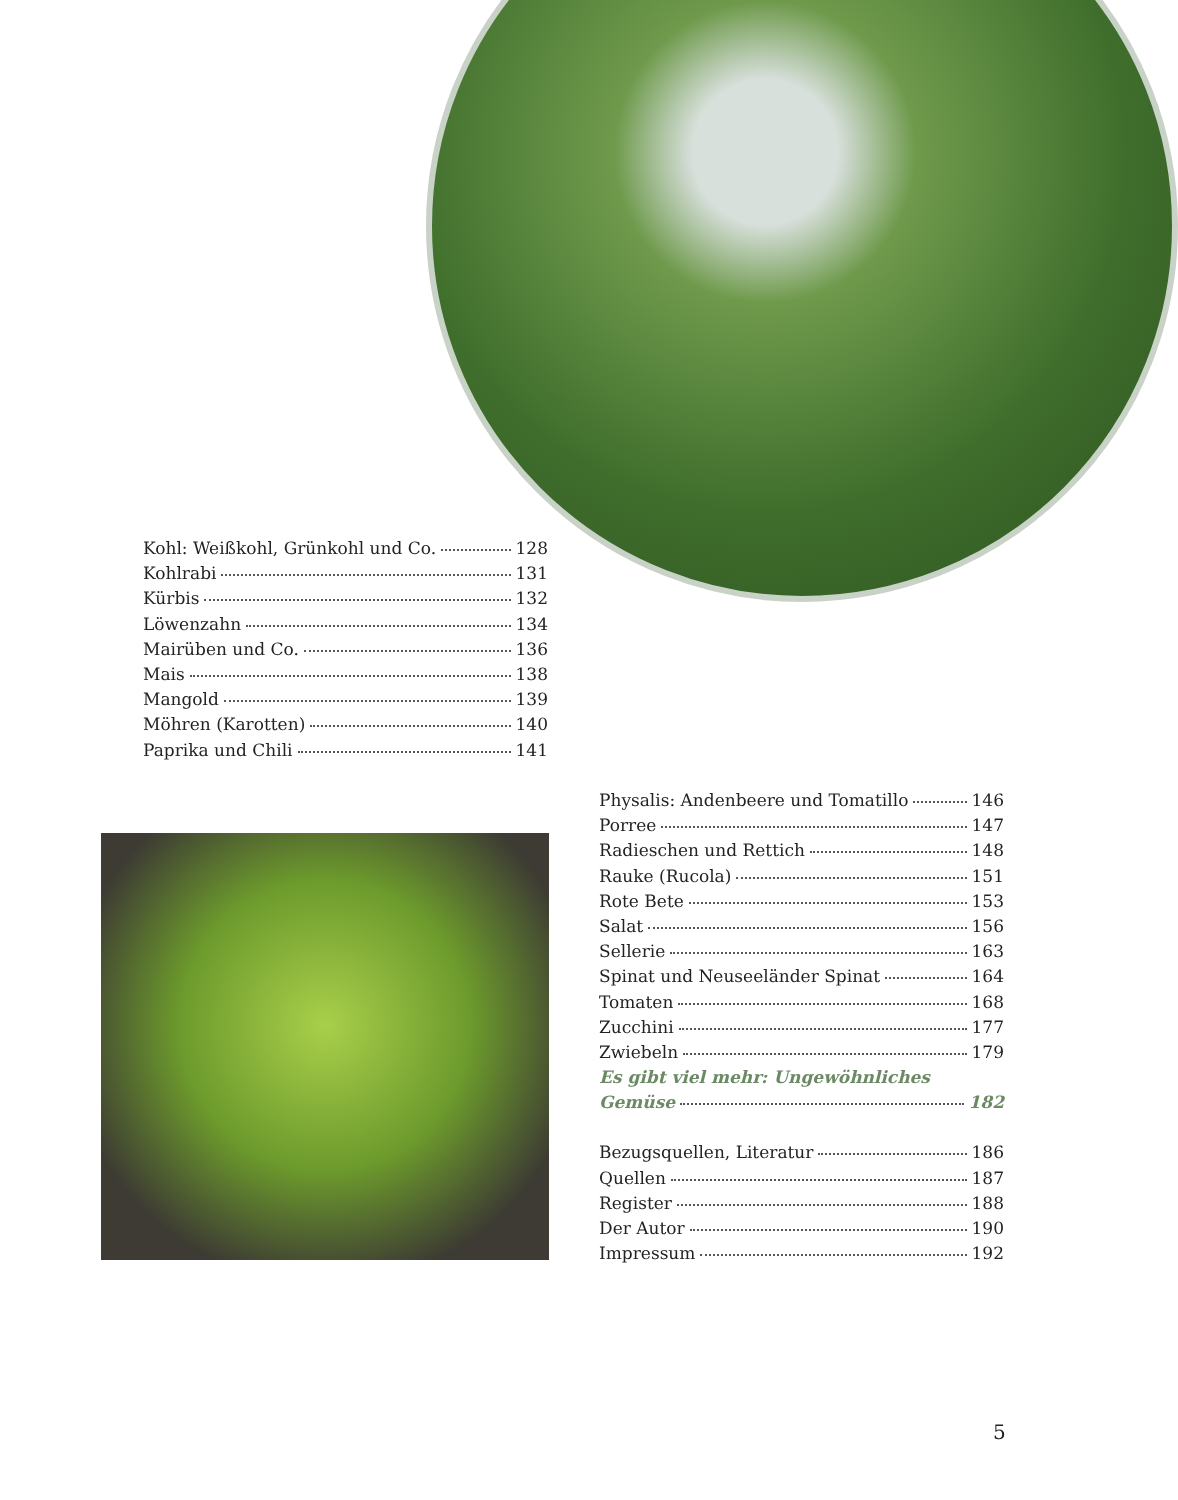Kohl: Weißkohl, Grünkohl und Co. 128
Kohlrabi 131
Kürbis 132
Löwenzahn 134
Mairüben und Co. 136
Mais 138
Mangold 139
Möhren (Karotten) 140
Paprika und Chili 141
Physalis: Andenbeere und Tomatillo 146
Porree 147
Radieschen und Rettich 148
Rauke (Rucola) 151
Rote Bete 153
Salat 156
Sellerie 163
Spinat und Neuseeländer Spinat 164
Tomaten 168
Zucchini 177
Zwiebeln 179
Es gibt viel mehr: Ungewöhnliches
Gemüse 182
Bezugsquellen, Literatur 186
Quellen 187
Register 188
Der Autor 190
Impressum 192
5